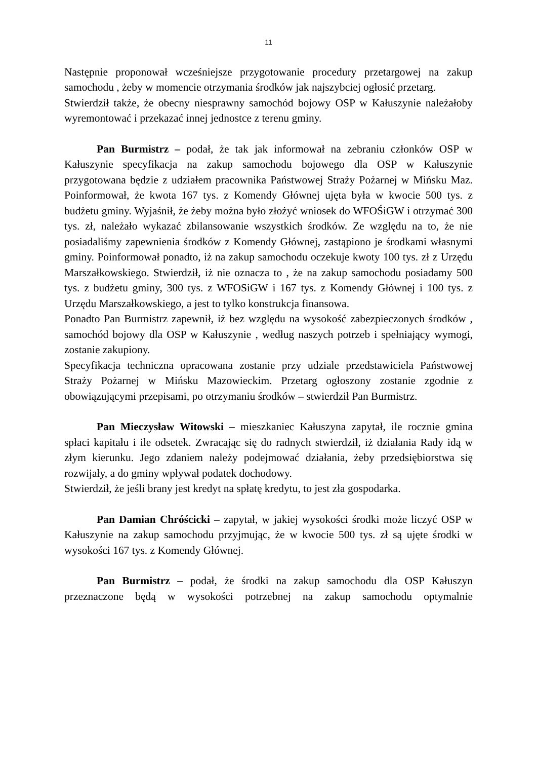11
Następnie proponował wcześniejsze przygotowanie procedury przetargowej na zakup samochodu , żeby w momencie otrzymania środków jak najszybciej ogłosić przetarg.
Stwierdził także, że obecny niesprawny samochód bojowy OSP w Kałuszynie należałoby wyremontować i przekazać innej jednostce z terenu gminy.
Pan Burmistrz – podał, że tak jak informował na zebraniu członków OSP w Kałuszynie specyfikacja na zakup samochodu bojowego dla OSP w Kałuszynie przygotowana będzie z udziałem pracownika Państwowej Straży Pożarnej w Mińsku Maz. Poinformował, że kwota 167 tys. z Komendy Głównej ujęta była w kwocie 500 tys. z budżetu gminy. Wyjaśnił, że żeby można było złożyć wniosek do WFOŚiGW i otrzymać 300 tys. zł, należało wykazać zbilansowanie wszystkich środków. Ze względu na to, że nie posiadaliśmy zapewnienia środków z Komendy Głównej, zastąpiono je środkami własnymi gminy. Poinformował ponadto, iż na zakup samochodu oczekuje kwoty 100 tys. zł z Urzędu Marszałkowskiego. Stwierdził, iż nie oznacza to , że na zakup samochodu posiadamy 500 tys. z budżetu gminy, 300 tys. z WFOSiGW i 167 tys. z Komendy Głównej i 100 tys. z Urzędu Marszałkowskiego, a jest to tylko konstrukcja finansowa.
Ponadto Pan Burmistrz zapewnił, iż bez względu na wysokość zabezpieczonych środków , samochód bojowy dla OSP w Kałuszynie , według naszych potrzeb i spełniający wymogi, zostanie zakupiony.
Specyfikacja techniczna opracowana zostanie przy udziale przedstawiciela Państwowej Straży Pożarnej w Mińsku Mazowieckim. Przetarg ogłoszony zostanie zgodnie z obowiązującymi przepisami, po otrzymaniu środków – stwierdził Pan Burmistrz.
Pan Mieczysław Witowski – mieszkaniec Kałuszyna zapytał, ile rocznie gmina spłaci kapitału i ile odsetek. Zwracając się do radnych stwierdził, iż działania Rady idą w złym kierunku. Jego zdaniem należy podejmować działania, żeby przedsiębiorstwa się rozwijały, a do gminy wpływał podatek dochodowy.
Stwierdził, że jeśli brany jest kredyt na spłatę kredytu, to jest zła gospodarka.
Pan Damian Chróścicki – zapytał, w jakiej wysokości środki może liczyć OSP w Kałuszynie na zakup samochodu przyjmując, że w kwocie 500 tys. zł są ujęte środki w wysokości 167 tys. z Komendy Głównej.
Pan Burmistrz – podał, że środki na zakup samochodu dla OSP Kałuszyn przeznaczone będą w wysokości potrzebnej na zakup samochodu optymalnie